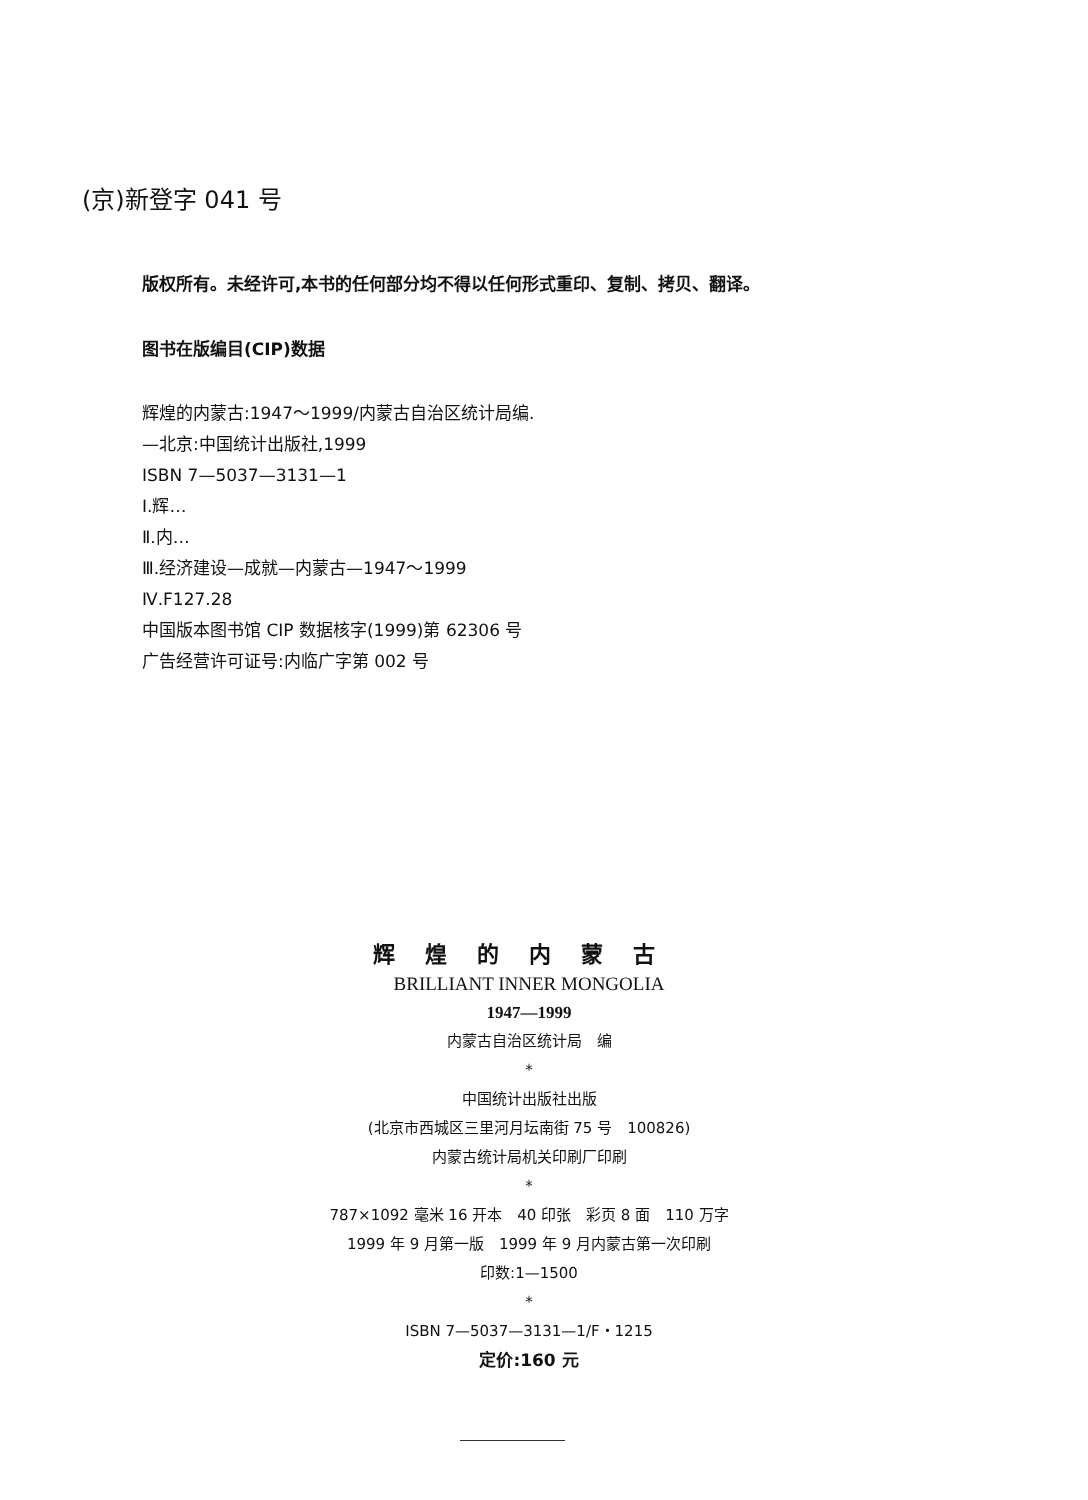(京)新登字 041 号
版权所有。未经许可,本书的任何部分均不得以任何形式重印、复制、拷贝、翻译。
图书在版编目(CIP)数据
辉煌的内蒙古:1947～1999/内蒙古自治区统计局编.
—北京:中国统计出版社,1999
ISBN 7—5037—3131—1
Ⅰ.辉…
Ⅱ.内…
Ⅲ.经济建设—成就—内蒙古—1947～1999
Ⅳ.F127.28
中国版本图书馆 CIP 数据核字(1999)第 62306 号
广告经营许可证号:内临广字第 002 号
辉煌的内蒙古
BRILLIANT INNER MONGOLIA
1947—1999
内蒙古自治区统计局　编
*
中国统计出版社出版
(北京市西城区三里河月坛南街 75 号　100826)
内蒙古统计局机关印刷厂印刷
*
787×1092 毫米 16 开本　40 印张　彩页 8 面　110 万字
1999 年 9 月第一版　1999 年 9 月内蒙古第一次印刷
印数:1—1500
*
ISBN 7—5037—3131—1/F・1215
定价:160 元